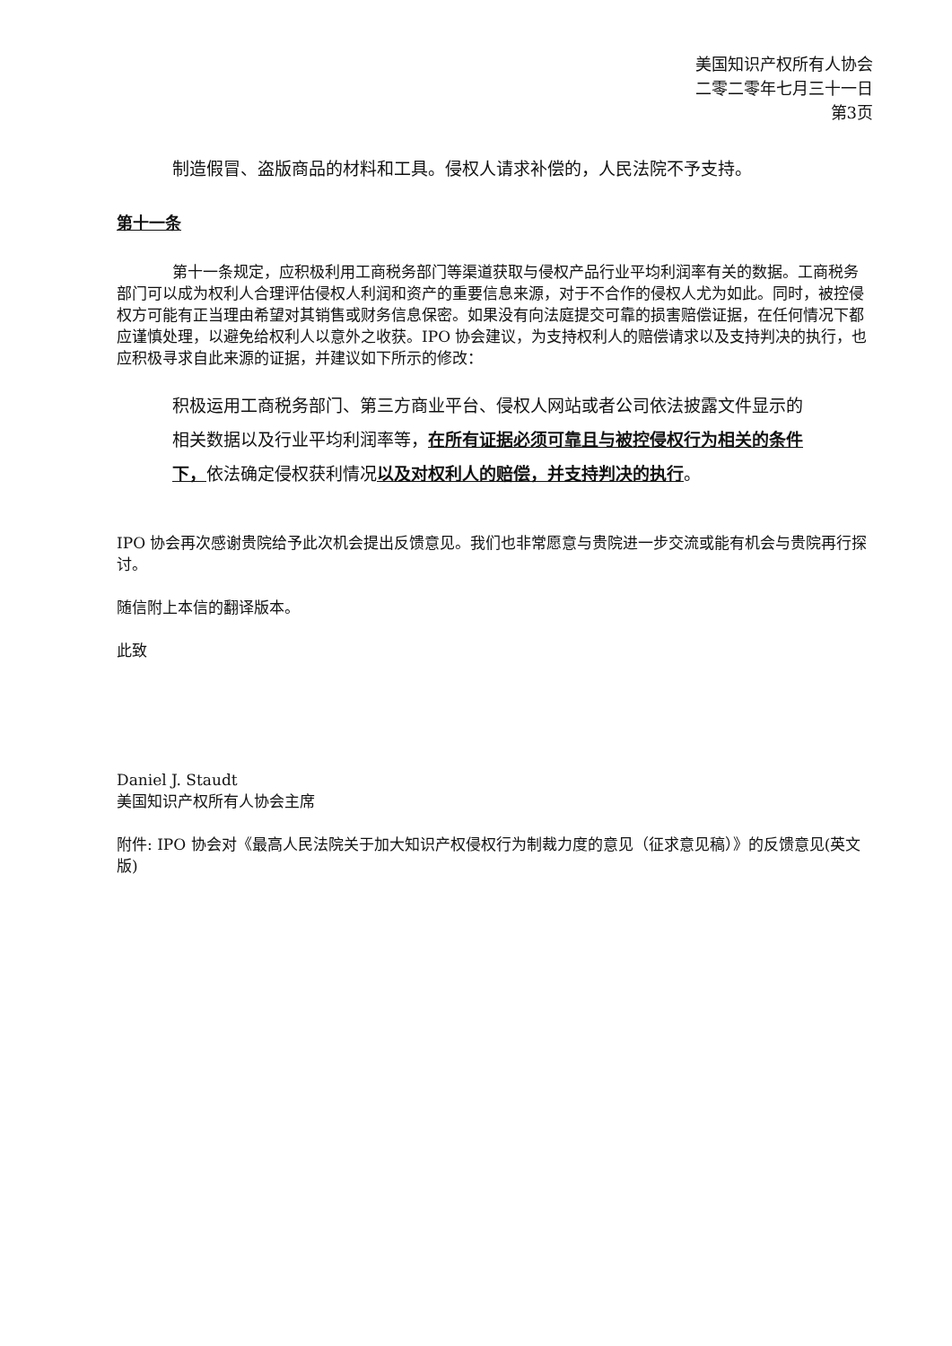美国知识产权所有人协会
二零二零年七月三十一日
第3页
制造假冒、盗版商品的材料和工具。侵权人请求补偿的，人民法院不予支持。
第十一条
第十一条规定，应积极利用工商税务部门等渠道获取与侵权产品行业平均利润率有关的数据。工商税务部门可以成为权利人合理评估侵权人利润和资产的重要信息来源，对于不合作的侵权人尤为如此。同时，被控侵权方可能有正当理由希望对其销售或财务信息保密。如果没有向法庭提交可靠的损害赔偿证据，在任何情况下都应谨慎处理，以避免给权利人以意外之收获。IPO 协会建议，为支持权利人的赔偿请求以及支持判决的执行，也应积极寻求自此来源的证据，并建议如下所示的修改：
积极运用工商税务部门、第三方商业平台、侵权人网站或者公司依法披露文件显示的相关数据以及行业平均利润率等，在所有证据必须可靠且与被控侵权行为相关的条件下，依法确定侵权获利情况以及对权利人的赔偿，并支持判决的执行。
IPO 协会再次感谢贵院给予此次机会提出反馈意见。我们也非常愿意与贵院进一步交流或能有机会与贵院再行探讨。
随信附上本信的翻译版本。
此致
Daniel J. Staudt
美国知识产权所有人协会主席
附件: IPO 协会对《最高人民法院关于加大知识产权侵权行为制裁力度的意见（征求意见稿）》的反馈意见(英文版)